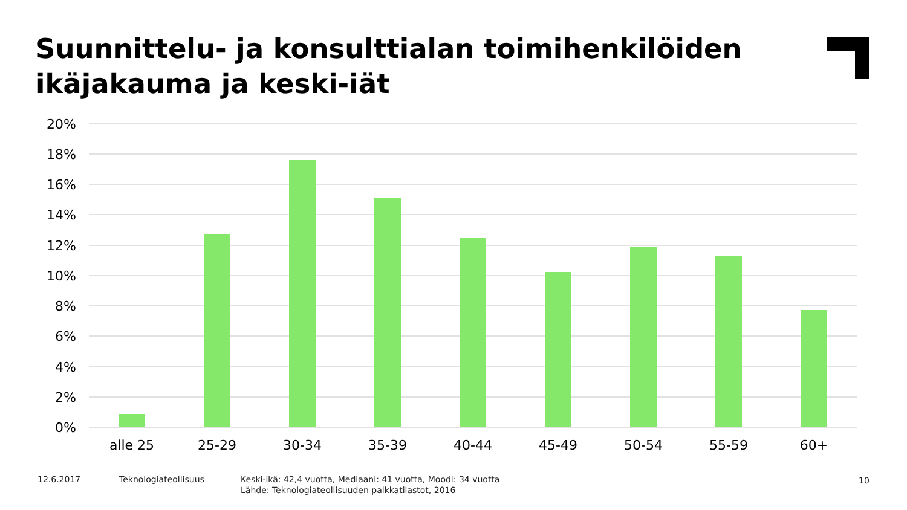Suunnittelu- ja konsulttialan toimihenkilöiden
ikäjakauma ja keski-iät
20%
18%
16%
14%
12%
10%
8%
6%
4%
2%
0%
alle 25
25-29
30-34
35-39
40-44
45-49
50-54
55-59
60+
12.6.2017 Teknologiateollisuus
Keski-ikä: 42,4 vuotta, Mediaani: 41 vuotta, Moodi: 34 vuotta
Lähde: Teknologiateollisuuden palkkatilastot, 2016
10